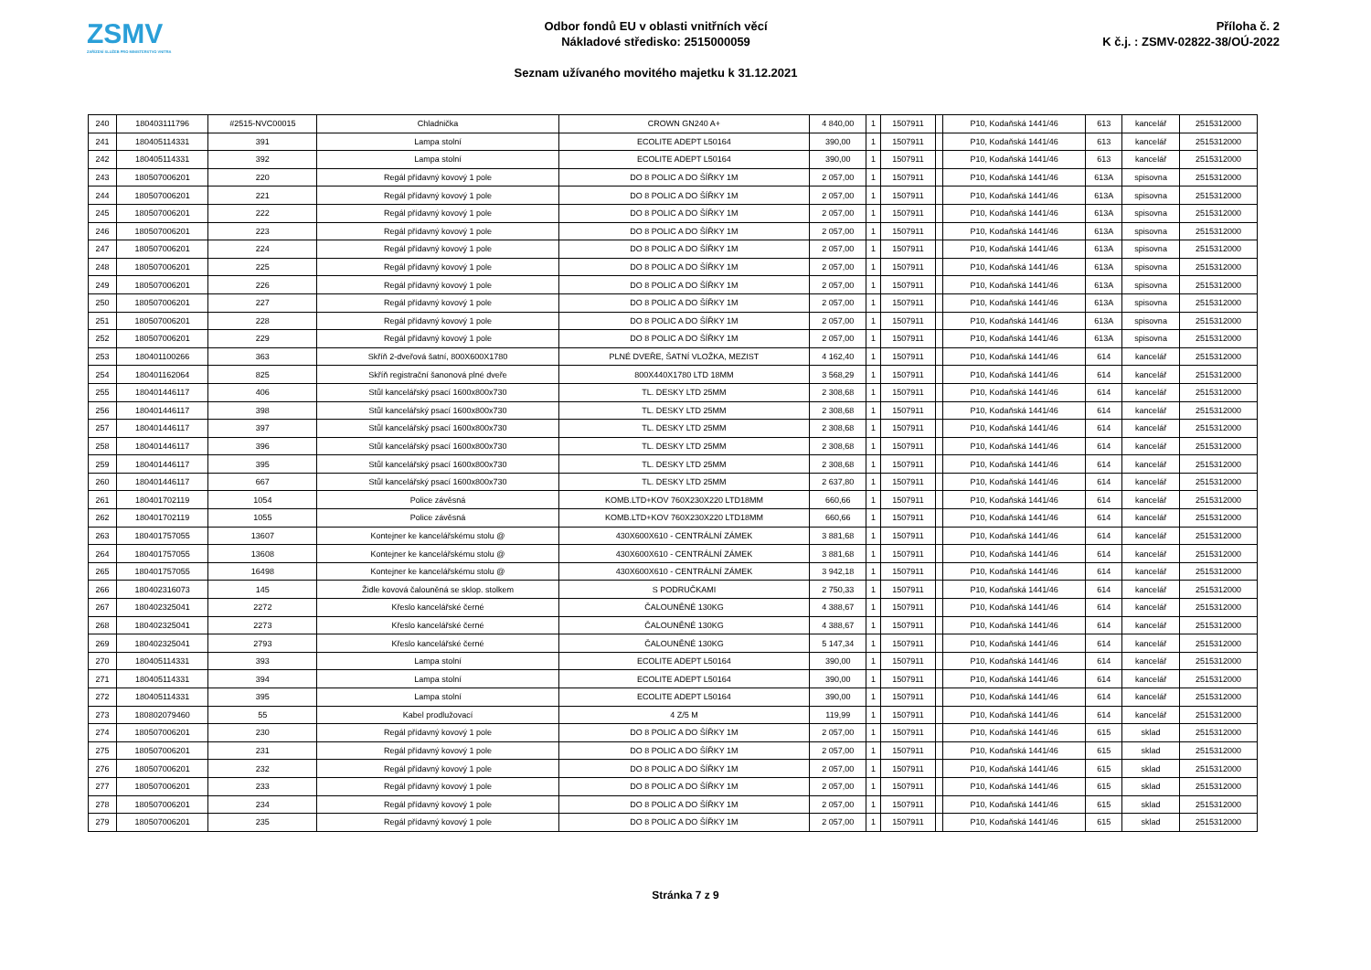ZSMV
ZAŘÍZENÍ SLUŽEB PRO MINISTERSTVO VNITRA
Odbor fondů EU v oblasti vnitřních věcí
Nákladové středisko: 2515000059
Seznam užívaného movitého majetku k 31.12.2021
Příloha č. 2
K č.j. : ZSMV-02822-38/OÚ-2022
| 240 | 180403111796 | #2515-NVC00015 | Chladnička | CROWN GN240 A+ | 4 840,00 | 1 | 1507911 | | P10, Kodaňská 1441/46 | 613 | kancelář | 2515312000 |
| 241 | 180405114331 | 391 | Lampa stolní | ECOLITE ADEPT L50164 | 390,00 | 1 | 1507911 | | P10, Kodaňská 1441/46 | 613 | kancelář | 2515312000 |
| 242 | 180405114331 | 392 | Lampa stolní | ECOLITE ADEPT L50164 | 390,00 | 1 | 1507911 | | P10, Kodaňská 1441/46 | 613 | kancelář | 2515312000 |
| 243 | 180507006201 | 220 | Regál přídavný kovový 1 pole | DO 8 POLIC A DO ŠÍŘKY 1M | 2 057,00 | 1 | 1507911 | | P10, Kodaňská 1441/46 | 613A | spisovna | 2515312000 |
| 244 | 180507006201 | 221 | Regál přídavný kovový 1 pole | DO 8 POLIC A DO ŠÍŘKY 1M | 2 057,00 | 1 | 1507911 | | P10, Kodaňská 1441/46 | 613A | spisovna | 2515312000 |
| 245 | 180507006201 | 222 | Regál přídavný kovový 1 pole | DO 8 POLIC A DO ŠÍŘKY 1M | 2 057,00 | 1 | 1507911 | | P10, Kodaňská 1441/46 | 613A | spisovna | 2515312000 |
| 246 | 180507006201 | 223 | Regál přídavný kovový 1 pole | DO 8 POLIC A DO ŠÍŘKY 1M | 2 057,00 | 1 | 1507911 | | P10, Kodaňská 1441/46 | 613A | spisovna | 2515312000 |
| 247 | 180507006201 | 224 | Regál přídavný kovový 1 pole | DO 8 POLIC A DO ŠÍŘKY 1M | 2 057,00 | 1 | 1507911 | | P10, Kodaňská 1441/46 | 613A | spisovna | 2515312000 |
| 248 | 180507006201 | 225 | Regál přídavný kovový 1 pole | DO 8 POLIC A DO ŠÍŘKY 1M | 2 057,00 | 1 | 1507911 | | P10, Kodaňská 1441/46 | 613A | spisovna | 2515312000 |
| 249 | 180507006201 | 226 | Regál přídavný kovový 1 pole | DO 8 POLIC A DO ŠÍŘKY 1M | 2 057,00 | 1 | 1507911 | | P10, Kodaňská 1441/46 | 613A | spisovna | 2515312000 |
| 250 | 180507006201 | 227 | Regál přídavný kovový 1 pole | DO 8 POLIC A DO ŠÍŘKY 1M | 2 057,00 | 1 | 1507911 | | P10, Kodaňská 1441/46 | 613A | spisovna | 2515312000 |
| 251 | 180507006201 | 228 | Regál přídavný kovový 1 pole | DO 8 POLIC A DO ŠÍŘKY 1M | 2 057,00 | 1 | 1507911 | | P10, Kodaňská 1441/46 | 613A | spisovna | 2515312000 |
| 252 | 180507006201 | 229 | Regál přídavný kovový 1 pole | DO 8 POLIC A DO ŠÍŘKY 1M | 2 057,00 | 1 | 1507911 | | P10, Kodaňská 1441/46 | 613A | spisovna | 2515312000 |
| 253 | 180401100266 | 363 | Skříň 2-dveřová šatní, 800X600X1780 | PLNÉ DVEŘE, ŠATNÍ VLOŽKA, MEZIST | 4 162,40 | 1 | 1507911 | | P10, Kodaňská 1441/46 | 614 | kancelář | 2515312000 |
| 254 | 180401162064 | 825 | Skříň registrační šanonová plné dveře | 800X440X1780 LTD 18MM | 3 568,29 | 1 | 1507911 | | P10, Kodaňská 1441/46 | 614 | kancelář | 2515312000 |
| 255 | 180401446117 | 406 | Stůl kancelářský psací 1600x800x730 | TL. DESKY LTD 25MM | 2 308,68 | 1 | 1507911 | | P10, Kodaňská 1441/46 | 614 | kancelář | 2515312000 |
| 256 | 180401446117 | 398 | Stůl kancelářský psací 1600x800x730 | TL. DESKY LTD 25MM | 2 308,68 | 1 | 1507911 | | P10, Kodaňská 1441/46 | 614 | kancelář | 2515312000 |
| 257 | 180401446117 | 397 | Stůl kancelářský psací 1600x800x730 | TL. DESKY LTD 25MM | 2 308,68 | 1 | 1507911 | | P10, Kodaňská 1441/46 | 614 | kancelář | 2515312000 |
| 258 | 180401446117 | 396 | Stůl kancelářský psací 1600x800x730 | TL. DESKY LTD 25MM | 2 308,68 | 1 | 1507911 | | P10, Kodaňská 1441/46 | 614 | kancelář | 2515312000 |
| 259 | 180401446117 | 395 | Stůl kancelářský psací 1600x800x730 | TL. DESKY LTD 25MM | 2 308,68 | 1 | 1507911 | | P10, Kodaňská 1441/46 | 614 | kancelář | 2515312000 |
| 260 | 180401446117 | 667 | Stůl kancelářský psací 1600x800x730 | TL. DESKY LTD 25MM | 2 637,80 | 1 | 1507911 | | P10, Kodaňská 1441/46 | 614 | kancelář | 2515312000 |
| 261 | 180401702119 | 1054 | Police závěsná | KOMB.LTD+KOV 760X230X220 LTD18MM | 660,66 | 1 | 1507911 | | P10, Kodaňská 1441/46 | 614 | kancelář | 2515312000 |
| 262 | 180401702119 | 1055 | Police závěsná | KOMB.LTD+KOV 760X230X220 LTD18MM | 660,66 | 1 | 1507911 | | P10, Kodaňská 1441/46 | 614 | kancelář | 2515312000 |
| 263 | 180401757055 | 13607 | Kontejner ke kancelářskému stolu @ | 430X600X610 - CENTRÁLNÍ ZÁMEK | 3 881,68 | 1 | 1507911 | | P10, Kodaňská 1441/46 | 614 | kancelář | 2515312000 |
| 264 | 180401757055 | 13608 | Kontejner ke kancelářskému stolu @ | 430X600X610 - CENTRÁLNÍ ZÁMEK | 3 881,68 | 1 | 1507911 | | P10, Kodaňská 1441/46 | 614 | kancelář | 2515312000 |
| 265 | 180401757055 | 16498 | Kontejner ke kancelářskému stolu @ | 430X600X610 - CENTRÁLNÍ ZÁMEK | 3 942,18 | 1 | 1507911 | | P10, Kodaňská 1441/46 | 614 | kancelář | 2515312000 |
| 266 | 180402316073 | 145 | Židle kovová čalouněná se sklop. stolkem | S PODRUČKAMI | 2 750,33 | 1 | 1507911 | | P10, Kodaňská 1441/46 | 614 | kancelář | 2515312000 |
| 267 | 180402325041 | 2272 | Křeslo kancelářské černé | ČALOUNĚNÉ 130KG | 4 388,67 | 1 | 1507911 | | P10, Kodaňská 1441/46 | 614 | kancelář | 2515312000 |
| 268 | 180402325041 | 2273 | Křeslo kancelářské černé | ČALOUNĚNÉ 130KG | 4 388,67 | 1 | 1507911 | | P10, Kodaňská 1441/46 | 614 | kancelář | 2515312000 |
| 269 | 180402325041 | 2793 | Křeslo kancelářské černé | ČALOUNĚNÉ 130KG | 5 147,34 | 1 | 1507911 | | P10, Kodaňská 1441/46 | 614 | kancelář | 2515312000 |
| 270 | 180405114331 | 393 | Lampa stolní | ECOLITE ADEPT L50164 | 390,00 | 1 | 1507911 | | P10, Kodaňská 1441/46 | 614 | kancelář | 2515312000 |
| 271 | 180405114331 | 394 | Lampa stolní | ECOLITE ADEPT L50164 | 390,00 | 1 | 1507911 | | P10, Kodaňská 1441/46 | 614 | kancelář | 2515312000 |
| 272 | 180405114331 | 395 | Lampa stolní | ECOLITE ADEPT L50164 | 390,00 | 1 | 1507911 | | P10, Kodaňská 1441/46 | 614 | kancelář | 2515312000 |
| 273 | 180802079460 | 55 | Kabel prodlužovací | 4 Z/5 M | 119,99 | 1 | 1507911 | | P10, Kodaňská 1441/46 | 614 | kancelář | 2515312000 |
| 274 | 180507006201 | 230 | Regál přídavný kovový 1 pole | DO 8 POLIC A DO ŠÍŘKY 1M | 2 057,00 | 1 | 1507911 | | P10, Kodaňská 1441/46 | 615 | sklad | 2515312000 |
| 275 | 180507006201 | 231 | Regál přídavný kovový 1 pole | DO 8 POLIC A DO ŠÍŘKY 1M | 2 057,00 | 1 | 1507911 | | P10, Kodaňská 1441/46 | 615 | sklad | 2515312000 |
| 276 | 180507006201 | 232 | Regál přídavný kovový 1 pole | DO 8 POLIC A DO ŠÍŘKY 1M | 2 057,00 | 1 | 1507911 | | P10, Kodaňská 1441/46 | 615 | sklad | 2515312000 |
| 277 | 180507006201 | 233 | Regál přídavný kovový 1 pole | DO 8 POLIC A DO ŠÍŘKY 1M | 2 057,00 | 1 | 1507911 | | P10, Kodaňská 1441/46 | 615 | sklad | 2515312000 |
| 278 | 180507006201 | 234 | Regál přídavný kovový 1 pole | DO 8 POLIC A DO ŠÍŘKY 1M | 2 057,00 | 1 | 1507911 | | P10, Kodaňská 1441/46 | 615 | sklad | 2515312000 |
| 279 | 180507006201 | 235 | Regál přídavný kovový 1 pole | DO 8 POLIC A DO ŠÍŘKY 1M | 2 057,00 | 1 | 1507911 | | P10, Kodaňská 1441/46 | 615 | sklad | 2515312000 |
Stránka 7 z 9